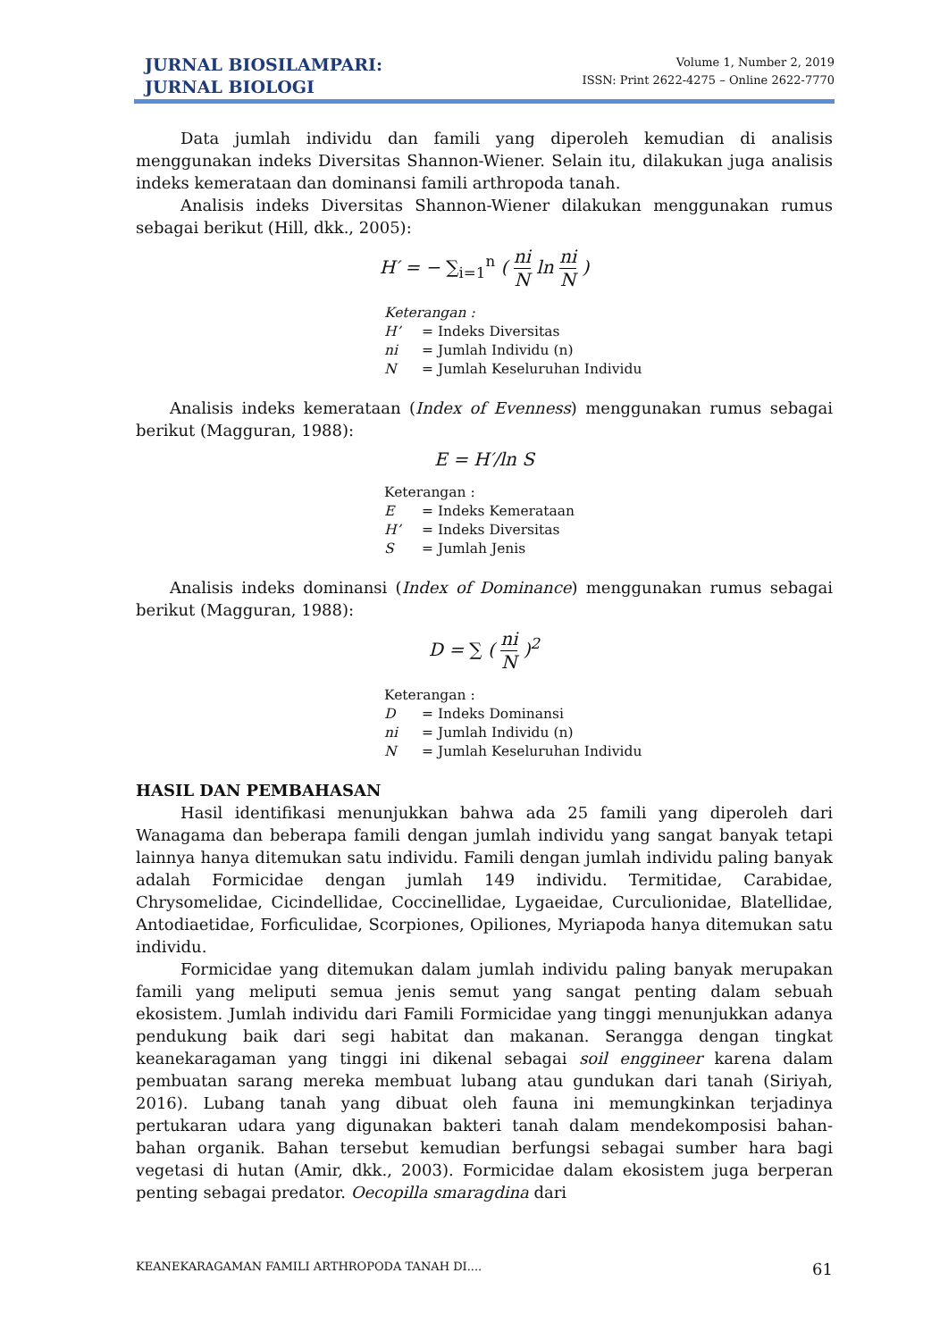JURNAL BIOSILAMPARI:
JURNAL BIOLOGI
Volume 1, Number 2, 2019
ISSN: Print 2622-4275 – Online 2622-7770
Data jumlah individu dan famili yang diperoleh kemudian di analisis menggunakan indeks Diversitas Shannon-Wiener. Selain itu, dilakukan juga analisis indeks kemerataan dan dominansi famili arthropoda tanah.
Analisis indeks Diversitas Shannon-Wiener dilakukan menggunakan rumus sebagai berikut (Hill, dkk., 2005):
H′ = − ∑<sub>i=1</sub><sup>n</sup> (
ni
N
ln
ni
N
)
Keterangan :
H’ = Indeks Diversitas
ni = Jumlah Individu (n)
N = Jumlah Keseluruhan Individu
Analisis indeks kemerataan (Index of Evenness) menggunakan rumus sebagai berikut (Magguran, 1988):
E = H′/ln S
Keterangan :
E = Indeks Kemerataan
H’ = Indeks Diversitas
S = Jumlah Jenis
Analisis indeks dominansi (Index of Dominance) menggunakan rumus sebagai berikut (Magguran, 1988):
D = ∑ (
ni
N
)<sup>2</sup>
Keterangan :
D = Indeks Dominansi
ni = Jumlah Individu (n)
N = Jumlah Keseluruhan Individu
HASIL DAN PEMBAHASAN
Hasil identifikasi menunjukkan bahwa ada 25 famili yang diperoleh dari Wanagama dan beberapa famili dengan jumlah individu yang sangat banyak tetapi lainnya hanya ditemukan satu individu. Famili dengan jumlah individu paling banyak adalah Formicidae dengan jumlah 149 individu. Termitidae, Carabidae, Chrysomelidae, Cicindellidae, Coccinellidae, Lygaeidae, Curculionidae, Blatellidae, Antodiaetidae, Forficulidae, Scorpiones, Opiliones, Myriapoda hanya ditemukan satu individu.
Formicidae yang ditemukan dalam jumlah individu paling banyak merupakan famili yang meliputi semua jenis semut yang sangat penting dalam sebuah ekosistem. Jumlah individu dari Famili Formicidae yang tinggi menunjukkan adanya pendukung baik dari segi habitat dan makanan. Serangga dengan tingkat keanekaragaman yang tinggi ini dikenal sebagai soil enggineer karena dalam pembuatan sarang mereka membuat lubang atau gundukan dari tanah (Siriyah, 2016). Lubang tanah yang dibuat oleh fauna ini memungkinkan terjadinya pertukaran udara yang digunakan bakteri tanah dalam mendekomposisi bahan-bahan organik. Bahan tersebut kemudian berfungsi sebagai sumber hara bagi vegetasi di hutan (Amir, dkk., 2003). Formicidae dalam ekosistem juga berperan penting sebagai predator. Oecopilla smaragdina dari
KEANEKARAGAMAN FAMILI ARTHROPODA TANAH DI.... 61